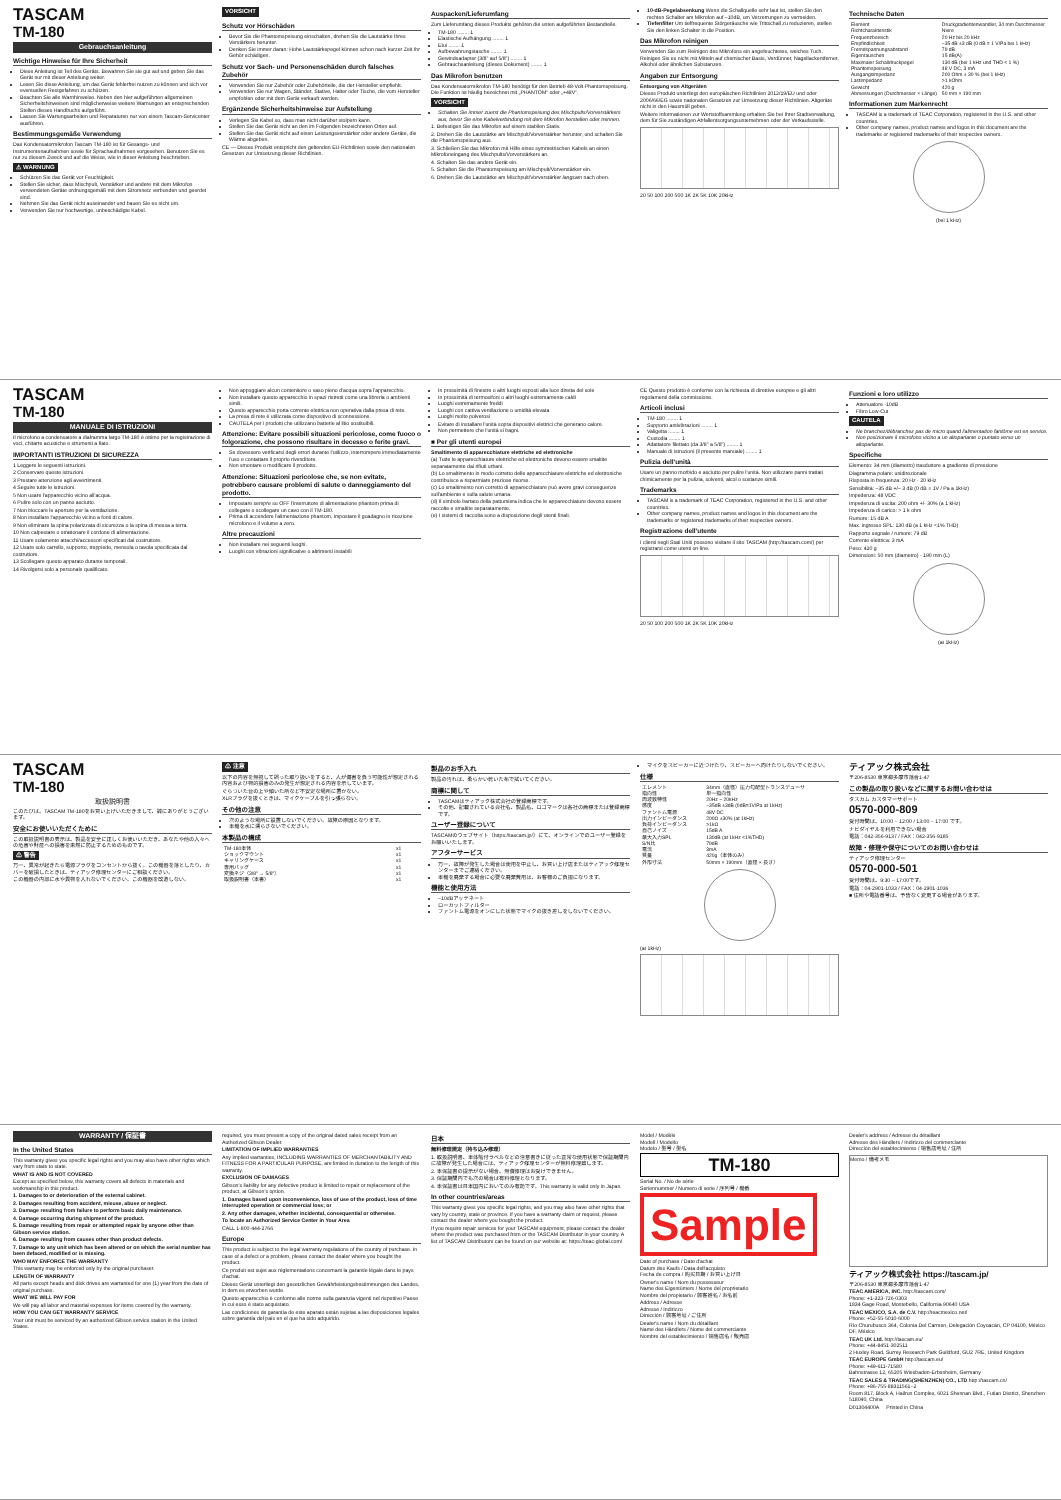TASCAM
TM-180
Gebrauchsanleitung
Wichtige Hinweise für Ihre Sicherheit
Diese Anleitung ist Teil des Geräts. Bewahren Sie sie gut auf und geben Sie das Gerät nur mit dieser Anleitung weiter.
Lesen Sie diese Anleitung, um das Gerät fehlerfrei nutzen zu können und sich vor eventuellen Restgefahren zu schützen.
Beachten Sie alle Warnhinweise. Neben den hier aufgeführten allgemeinen Sicherheitshinweisen sind möglicherweise weitere Warnungen an entsprechenden Stellen dieses Handbuchs aufgeführt.
Lassen Sie Wartungsarbeiten und Reparaturen nur von einem Tascam-Servicenter ausführen.
Bestimmungsgemäße Verwendung
Das Kondensatormikrofon Tascam TM-180 ist für Gesangs- und Instrumentenaufnahmen sowie für Sprachaufnahmen vorgesehen. Benutzen Sie es nur zu diesem Zweck und auf die Weise, wie in dieser Anleitung beschrieben.
⚠ WARNUNG
Schützen Sie das Gerät vor Feuchtigkeit.
Stellen Sie sicher, dass Mischpult, Verstärker und andere mit dem Mikrofon verwendeten Geräte ordnungsgemäß mit dem Stromnetz verbunden und geerdet sind.
Nehmen Sie das Gerät nicht auseinander und bauen Sie es nicht um.
Verwenden Sie nur hochwertige, unbeschädigte Kabel.
VORSICHT
Schutz vor Hörschäden
Bevor Sie die Phantomspeisung einschalten, drehen Sie die Lautstärke Ihres Verstärkers herunter.
Denken Sie immer daran: Hohe Lautstärkepegel können schon nach kurzer Zeit Ihr Gehör schädigen.
Schutz vor Sach- und Personenschäden durch falsches Zubehör
Verwenden Sie nur Zubehör oder Zubehörteile, die der Hersteller empfiehlt.
Verwenden Sie nur Wagen, Ständer, Stative, Halter oder Tische, die vom Hersteller empfohlen oder mit dem Gerät verkauft werden.
Ergänzende Sicherheitshinweise zur Aufstellung
Verlegen Sie Kabel so, dass man nicht darüber stolpern kann.
Stellen Sie das Gerät nicht an den im Folgenden bezeichneten Orten auf.
Stellen Sie das Gerät nicht auf einen Leistungsverstärker oder andere Geräte, die Wärme abgeben.
CE — Dieses Produkt entspricht den geltenden EU-Richtlinien sowie den nationalen Gesetzen zur Umsetzung dieser Richtlinien.
Auspacken/Lieferumfang
Zum Lieferumfang dieses Produkts gehören die unten aufgeführten Bestandteile.
TM-180 ........ 1
Elastische Aufhängung ........ 1
Etui ........ 1
Aufbewahrungstasche ........ 1
Gewindeadapter (3/8" auf 5/8") ........ 1
Gebrauchsanleitung (dieses Dokument) ........ 1
Das Mikrofon benutzen
Das Kondensatormikrofon TM-180 benötigt für den Betrieb 48-Volt-Phantomspeisung. Die Funktion ist häufig bezeichnet mit „PHANTOM“ oder „+48V“.
VORSICHT
Schalten Sie immer zuerst die Phantomspeisung des Mischpults/Vorverstärkers aus, bevor Sie eine Kabelverbindung mit dem Mikrofon herstellen oder trennen.
1. Befestigen Sie das Mikrofon auf einem stabilen Stativ.
2. Drehen Sie die Lautstärke am Mischpult/Vorverstärker herunter, und schalten Sie die Phantomspeisung aus.
3. Schließen Sie das Mikrofon mit Hilfe eines symmetrischen Kabels an einen Mikrofoneingang des Mischpults/Vorverstärkers an.
4. Schalten Sie das andere Gerät ein.
5. Schalten Sie die Phantomspeisung am Mischpult/Vorverstärker ein.
6. Drehen Sie die Lautstärke am Mischpult/Vorverstärker langsam nach oben.
10-dB-Pegelabsenkung Wenn die Schallquelle sehr laut ist, stellen Sie den rechten Schalter am Mikrofon auf –10dB, um Verzerrungen zu vermeiden.
Tiefenfilter Um tieffrequente Störgeräusche wie Trittschall zu reduzieren, stellen Sie den linken Schalter in die Position.
Das Mikrofon reinigen
Verwenden Sie zum Reinigen des Mikrofons ein angefeuchtetes, weiches Tuch. Reinigen Sie es nicht mit Mitteln auf chemischer Basis, Verdünner, Nagellackentferner, Alkohol oder ähnlichen Substanzen.
Angaben zur Entsorgung
Entsorgung von Altgeräten
Dieses Produkt unterliegt den europäischen Richtlinien 2012/19/EU und oder 2006/66/EG sowie nationalen Gesetzen zur Umsetzung dieser Richtlinien. Altgeräte nicht in den Hausmüll geben.
Weitere Informationen zur Wertstoffsammlung erhalten Sie bei Ihrer Stadtverwaltung, dem für Sie zuständigen Abfallentsorgungsunternehmen oder der Verkaufsstelle.
20 50 100 200 500 1K 2K 5K 10K 20kHz
Technische Daten
| Element | Druckgradientenwandler, 34 mm Durchmesser |
| Richtcharakteristik | Niere |
| Frequenzbereich | 20 Hz bis 20 kHz |
| Empfindlichkeit | –35 dB ±3 dB (0 dB = 1 V/Pa bei 1 kHz) |
| Fremdspannungsabstand | 79 dB |
| Eigenrauschen | 15 dB(A) |
| Maximaler Schalldruckpegel | 130 dB (bei 1 kHz und THD < 1 %) |
| Phantomspeisung | 48 V DC, 3 mA |
| Ausgangsimpedanz | 200 Ohm ± 30 % (bei 1 kHz) |
| Lastimpedanz | >1 kOhm |
| Gewicht | 420 g |
| Abmessungen (Durchmesser × Länge) | 50 mm × 190 mm |
Informationen zum Markenrecht
TASCAM is a trademark of TEAC Corporation, registered in the U.S. and other countries.
Other company names, product names and logos in this document are the trademarks or registered trademarks of their respective owners.
(bei 1 kHz)
TASCAM
TM-180
MANUALE DI ISTRUZIONI
Il microfono a condensatore a diaframma largo TM-180 è ottimo per la registrazione di voci, chitarre acustiche e strumenti a fiato.
IMPORTANTI ISTRUZIONI DI SICUREZZA
1 Leggere le seguenti istruzioni.
2 Conservare queste istruzioni.
3 Prestare attenzione agli avvertimenti.
4 Seguire tutte le istruzioni.
5 Non usare l'apparecchio vicino all'acqua.
6 Pulire solo con un panno asciutto.
7 Non bloccare le aperture per la ventilazione.
8 Non installare l'apparecchio vicino a fonti di calore.
9 Non eliminare la spina polarizzata di sicurezza o la spina di messa a terra.
10 Non calpestare o strattonare il cordone di alimentazione.
11 Usare solamente attacchi/accessori specificati dal costruttore.
12 Usare solo carrello, supporto, treppiede, mensola o tavola specificata dal costruttore.
13 Scollegare questo apparato durante temporali.
14 Rivolgersi solo a personale qualificato.
Non appoggiare alcun contenitore o vaso pieno d'acqua sopra l'apparecchio.
Non installare questo apparecchio in spazi ristretti come una libreria o ambienti simili.
Questo apparecchio porta corrente elettrica non operativa dalla presa di rete.
La presa di rete è utilizzata come dispositivo di sconnessione.
CAUTELA per i prodotti che utilizzano batterie al litio sostituibili.
Attenzione: Evitare possibili situazioni pericolose, come fuoco o folgorazione, che possono risultare in decesso o ferite gravi.
Se dovessero verificarsi degli errori durante l'utilizzo, interrompere immediatamente l'uso e contattare il proprio rivenditore.
Non smontare o modificare il prodotto.
Attenzione: Situazioni pericolose che, se non evitate, potrebbero causare problemi di salute o danneggiamento del prodotto.
Impostare sempre su OFF l'interruttore di alimentazione phantom prima di collegare o scollegare un cavo con il TM-180.
Prima di accendere l'alimentazione phantom, impostare il guadagno in ricezione microfono e il volume a zero.
Altre precauzioni
Non installare nei seguenti luoghi.
Luoghi con vibrazioni significative o altrimenti instabili
In prossimità di finestre o altri luoghi esposti alla luce diretta del sole
In prossimità di termosifoni o altri luoghi estremamente caldi
Luoghi estremamente freddi
Luoghi con cattiva ventilazione o umidità elevata
Luoghi molto polverosi
Evitare di installare l'unità sopra dispositivi elettrici che generano calore.
Non permettere che l'unità si bagni.
■ Per gli utenti europei
Smaltimento di apparecchiature elettriche ed elettroniche
(a) Tutte le apparecchiature elettriche ed elettroniche devono essere smaltite separatamente dai rifiuti urbani.
(b) Lo smaltimento in modo corretto delle apparecchiature elettriche ed elettroniche contribuisce a risparmiare preziose risorse.
(c) Lo smaltimento non corretto di apparecchiature può avere gravi conseguenze sull'ambiente e sulla salute umana.
(d) Il simbolo barrato della pattumiera indica che le apparecchiature devono essere raccolte e smaltite separatamente.
(e) I sistemi di raccolta sono a disposizione degli utenti finali.
CE Questo prodotto è conforme con la richiesta di direttive europee e gli altri regolamenti della commissione.
Articoli inclusi
TM-180 ........ 1
Supporto antivibrazioni ........ 1
Valigetta ........ 1
Custodia ........ 1
Adattatore filettato (da 3/8" a 5/8") ........ 1
Manuale di istruzioni (il presente manuale) ........ 1
Pulizia dell'unità
Usare un panno morbido e asciutto per pulire l'unità. Non utilizzare panni trattati chimicamente per la pulizia, solventi, alcol o sostanze simili.
Trademarks
TASCAM is a trademark of TEAC Corporation, registered in the U.S. and other countries.
Other company names, product names and logos in this document are the trademarks or registered trademarks of their respective owners.
Registrazione dell'utente
I clienti negli Stati Uniti possono visitare il sito TASCAM (http://tascam.com/) per registrarsi come utenti on-line.
20 50 100 200 500 1K 2K 5K 10K 20kHz
Funzioni e loro utilizzo
Attenuatore -10dB
Filtro Low-Cut
CAUTELA
Ne branchez/débranchez pas de micro quand l'alimentation fantôme est en service.
Non posizionare il microfono vicino a un altoparlante o puntato verso un altoparlante.
Specifiche
Elemento: 34 mm (diametro) trasduttore a gradiente di pressione
Diagramma polare: unidirezionale
Risposta in frequenza: 20 Hz - 20 kHz
Sensibilità: –35 dB +/– 3 dB (0 dB = 1V / Pa a 1kHz)
Impedenza: 48 VDC
Impedenza di uscita: 200 ohm +/- 30% (a 1 kHz)
Impedenza di carico: > 1 k ohm
Rumore: 15 dB A
Max. ingresso SPL: 130 dB (a 1 kHz <1% THD)
Rapporto segnale / rumore: 79 dB
Corrente elettrica: 3 mA
Peso: 420 g
Dimensioni: 50 mm (diametro) - 190 mm (L)
(at 1kHz)
TASCAM
TM-180
取扱説明書
このたびは、TASCAM TM-180をお買い上げいただきまして、誠にありがとうございます。
安全にお使いいただくために
この取扱説明書の表示は、製品を安全に正しくお使いいただき、あなたや他の人々への危害や財産への損害を未然に防止するためのものです。
⚠ 警告
万一、異常が起きたら電源プラグをコンセントから抜く。この機器を落としたり、カバーを破損したときは、ティアック修理センターにご相談ください。
この機器の内部に水や異物を入れないでください。この機器を改造しない。
⚠ 注意
以下の内容を無視して誤った取り扱いをすると、人が傷害を負う可能性が想定される内容および物的損害のみの発生が想定される内容を示しています。
ぐらついた台の上や傾いた所など不安定な場所に置かない。
XLRプラグを抜くときは、マイクケーブルを引っ張らない。
その他の注意
次のような場所に設置しないでください。故障の原因となります。
本機を水に濡らさないでください。
本製品の構成
| TM-180本体 | x1 |
| ショックマウント | x1 |
| キャリングケース | x1 |
| 専用バッグ | x1 |
| 変換ネジ（3/8" → 5/8"） | x1 |
| 取扱説明書（本書） | x1 |
製品のお手入れ
製品の汚れは、柔らかい乾いた布で拭いてください。
商標に関して
TASCAMはティアック株式会社の登録商標です。
その他、記載されている会社名、製品名、ロゴマークは各社の商標または登録商標です。
ユーザー登録について
TASCAMのウェブサイト（https://tascam.jp/）にて、オンラインでのユーザー登録をお願いいたします。
アフターサービス
万一、故障が発生した場合は使用を中止し、お買い上げ店またはティアック修理センターまでご連絡ください。
本機を廃棄する場合に必要な廃棄費用は、お客様のご負担になります。
機能と使用方法
−10dBアッテネート
ローカットフィルター
ファントム電源をオンにした状態でマイクの抜き差しをしないでください。
マイクをスピーカーに近づけたり、スピーカーへ向けたりしないでください。
仕様
| エレメント | 34mm（直径）圧力勾配型トランスデューサ |
| 指向性 | 単一指向性 |
| 周波数特性 | 20Hz ~ 20kHz |
| 感度 | −35dB ±3dB (0dB=1V/Pa at 1kHz) |
| ファントム電源 | 48V DC |
| 出力インピーダンス | 200Ω ±30% (at 1kHz) |
| 負荷インピーダンス | >1kΩ |
| 自己ノイズ | 15dB A |
| 最大入力SPL | 130dB (at 1kHz <1%THD) |
| S/N比 | 79dB |
| 電流 | 3mA |
| 質量 | 420g（本体のみ） |
| 外形寸法 | 50mm × 190mm（直径 × 長さ） |
(at 1kHz)
ティアック株式会社
〒206-8530 東京都多摩市落合1-47
この製品の取り扱いなどに関するお問い合わせは
タスカム カスタマーサポート
0570-000-809
受付時間は、10:00 ~ 12:00 / 13:00 ~ 17:00 です。
ナビダイヤルを利用できない場合
電話：042-356-9137 / FAX：042-356-9185
故障・修理や保守についてのお問い合わせは
ティアック修理センター
0570-000-501
受付時間は、9:30 ~ 17:00です。
電話：04-2901-1033 / FAX：04-2901-1036
■ 住所や電話番号は、予告なく変更する場合があります。
WARRANTY / 保証書
In the United States
This warranty gives you specific legal rights and you may also have other rights which vary from state to state.
WHAT IS AND IS NOT COVERED
Except as specified below, this warranty covers all defects in materials and workmanship in this product.
1. Damages to or deterioration of the external cabinet.
2. Damages resulting from accident, misuse, abuse or neglect.
3. Damage resulting from failure to perform basic daily maintenance.
4. Damage occurring during shipment of the product.
5. Damage resulting from repair or attempted repair by anyone other than Gibson service station.
6. Damage resulting from causes other than product defects.
7. Damage to any unit which has been altered or on which the serial number has been defaced, modified or is missing.
WHO MAY ENFORCE THE WARRANTY
This warranty may be enforced only by the original purchaser.
LENGTH OF WARRANTY
All parts except heads and disk drives are warranted for one (1) year from the date of original purchase.
WHAT WE WILL PAY FOR
We will pay all labor and material expenses for items covered by the warranty.
HOW YOU CAN GET WARRANTY SERVICE
Your unit must be serviced by an authorized Gibson service station in the United States.
required, you must present a copy of the original dated sales receipt from an Authorized Gibson Dealer.
LIMITATION OF IMPLIED WARRANTIES
Any implied warranties, INCLUDING WARRANTIES OF MERCHANTABILITY AND FITNESS FOR A PARTICULAR PURPOSE, are limited in duration to the length of this warranty.
EXCLUSION OF DAMAGES
Gibson's liability for any defective product is limited to repair or replacement of the product, at Gibson's option.
1. Damages based upon inconvenience, loss of use of the product, loss of time interrupted operation or commercial loss; or
2. Any other damages, whether incidental, consequential or otherwise.
To locate an Authorized Service Center in Your Area
CALL 1-800-444-2766
Europe
This product is subject to the legal warranty regulations of the country of purchase. In case of a defect or a problem, please contact the dealer where you bought the product.
Ce produit est sujet aux réglementations concernant la garantie légale dans le pays d'achat.
Dieses Gerät unterliegt den gesetzlichen Gewährleistungsbestimmungen des Landes, in dem es erworben wurde.
Questo apparecchio è conforme alle norme sulla garanzia vigenti nel rispettivo Paese in cui esso è stato acquistato.
Las condiciones de garantía de este aparato están sujetas a las disposiciones legales sobre garantía del país en el que ha sido adquirido.
日本
無料修理規定（持ち込み修理）
1. 取扱説明書、本体貼付ラベルなどの注意書きに従った正常な使用状態で保証期間内に故障が発生した場合には、ティアック修理センターが無料修理致します。
2. 本保証書の提示がない場合、無償修理はお受けできません。
3. 保証期間内でも次の場合は有料修理となります。
4. 本保証書は日本国内においてのみ有効です。This warranty is valid only in Japan.
In other countries/areas
This warranty gives you specific legal rights, and you may also have other rights that vary by country, state or province. If you have a warranty claim or request, please contact the dealer where you bought the product.
If you require repair services for your TASCAM equipment, please contact the dealer where the product was purchased from or the TASCAM Distributor in your country. A list of TASCAM Distributors can be found on our website at: https://teac-global.com/
Model / Modèle
Modell / Modello
Modelo / 型号 / 型名
TM-180
Serial No. / No de série
Seriennummer / Numero di serie / 序列号 / 機番
Sample
Date of purchase / Date d'achat
Datum des Kaufs / Data dell'acquisto
Fecha de compra / 购买日期 / お買い上げ日
Owner's name / Nom du possesseur
Name des Eigentümers / Nome del proprietario
Nombre del propietario / 顾客姓名 / お名前
Address / Adresse
Adresse / Indirizzo
Dirección / 顾客地址 / ご住所
Dealer's name / Nom du détaillant
Name des Händlers / Nome del commerciante
Nombre del establecimiento / 销售店名 / 販売店
Dealer's address / Adresse du détaillant
Adresse des Händlers / Indirizzo del commerciante
Dirección del establecimiento / 销售店地址 / 住所
Memo / 備考メモ
ティアック株式会社 https://tascam.jp/
〒206-8530 東京都多摩市落合1-47
TEAC AMERICA, INC. http://tascam.com/
Phone: +1-323-726-0303
1834 Gage Road, Montebello, California 90640 USA
TEAC MEXICO, S.A. de C.V. http://teacmexico.net/
Phone: +52-55-5010-6000
Río Churubusco 364, Colonia Del Carmen, Delegación Coyoacán, CP 04100, México DF, México
TEAC UK Ltd. http://tascam.eu/
Phone: +44-8451-302511
2 Huxley Road, Surrey Research Park Guildford, GU2 7RE, United Kingdom
TEAC EUROPE GmbH http://tascam.eu/
Phone: +49-611-71580
Bahnstrasse 12, 65205 Wiesbaden-Erbenheim, Germany
TEAC SALES & TRADING(SHENZHEN) CO., LTD http://tascam.cn/
Phone: +86-755-88311561~2
Room 817, Block A, Hailrun Complex, 6021 Shennan Blvd., Futian District, Shenzhen 518040, China
D01304400A Printed in China